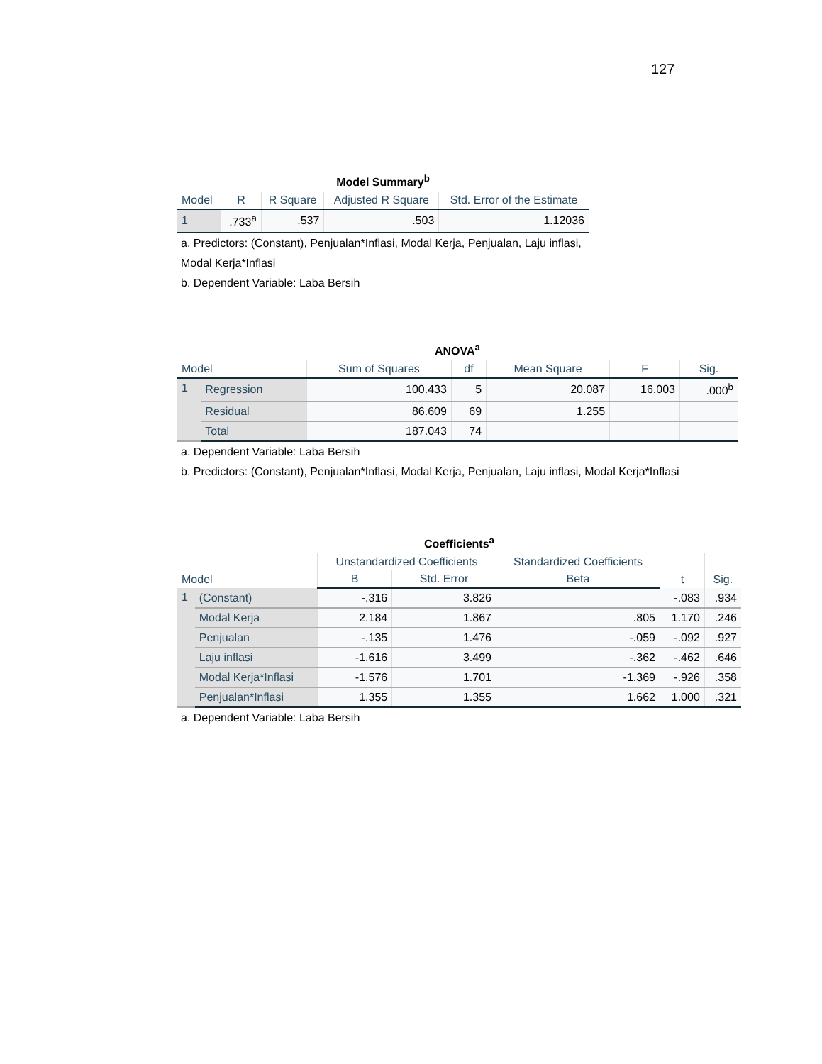127
Model Summary <sup>b</sup>
| Model | R | R Square | Adjusted R Square | Std. Error of the Estimate |
| --- | --- | --- | --- | --- |
| 1 | .733<sup>a</sup> | .537 | .503 | 1.12036 |
a. Predictors: (Constant), Penjualan*Inflasi, Modal Kerja, Penjualan, Laju inflasi, Modal Kerja*Inflasi
b. Dependent Variable: Laba Bersih
ANOVA <sup>a</sup>
| Model | | Sum of Squares | df | Mean Square | F | Sig. |
| --- | --- | --- | --- | --- | --- | --- |
| 1 | Regression | 100.433 | 5 | 20.087 | 16.003 | .000<sup>b</sup> |
| | Residual | 86.609 | 69 | 1.255 | | |
| | Total | 187.043 | 74 | | | |
a. Dependent Variable: Laba Bersih
b. Predictors: (Constant), Penjualan*Inflasi, Modal Kerja, Penjualan, Laju inflasi, Modal Kerja*Inflasi
Coefficients <sup>a</sup>
| Model | | Unstandardized Coefficients | | Standardized Coefficients | t | Sig. |
| --- | --- | --- | --- | --- | --- | --- |
| | | B | Std. Error | Beta | | |
| 1 | (Constant) | -.316 | 3.826 | | -.083 | .934 |
| | Modal Kerja | 2.184 | 1.867 | .805 | 1.170 | .246 |
| | Penjualan | -.135 | 1.476 | -.059 | -.092 | .927 |
| | Laju inflasi | -1.616 | 3.499 | -.362 | -.462 | .646 |
| | Modal Kerja*Inflasi | -1.576 | 1.701 | -1.369 | -.926 | .358 |
| | Penjualan*Inflasi | 1.355 | 1.355 | 1.662 | 1.000 | .321 |
a. Dependent Variable: Laba Bersih